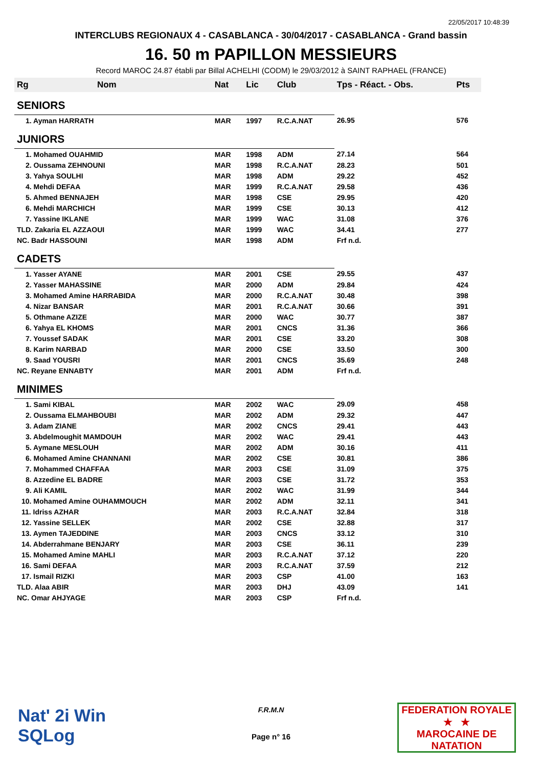22/05/2017 10:48:39
INTERCLUBS REGIONAUX 4 - CASABLANCA - 30/04/2017 - CASABLANCA - Grand bassin
16. 50 m PAPILLON MESSIEURS
Record MAROC 24.87 établi par Billal ACHELHI (CODM) le 29/03/2012 à SAINT RAPHAEL (FRANCE)
| Rg | Nom | Nat | Lic | Club | Tps - Réact. - Obs. | Pts |
| --- | --- | --- | --- | --- | --- | --- |
| SENIORS | | | | | | |
| 1. Ayman HARRATH | | MAR | 1997 | R.C.A.NAT | 26.95 | 576 |
| JUNIORS | | | | | | |
| 1. Mohamed OUAHMID | | MAR | 1998 | ADM | 27.14 | 564 |
| 2. Oussama ZEHNOUNI | | MAR | 1998 | R.C.A.NAT | 28.23 | 501 |
| 3. Yahya SOULHI | | MAR | 1998 | ADM | 29.22 | 452 |
| 4. Mehdi DEFAA | | MAR | 1999 | R.C.A.NAT | 29.58 | 436 |
| 5. Ahmed BENNAJEH | | MAR | 1998 | CSE | 29.95 | 420 |
| 6. Mehdi MARCHICH | | MAR | 1999 | CSE | 30.13 | 412 |
| 7. Yassine IKLANE | | MAR | 1999 | WAC | 31.08 | 376 |
| TLD. Zakaria EL AZZAOUI | | MAR | 1999 | WAC | 34.41 | 277 |
| NC. Badr HASSOUNI | | MAR | 1998 | ADM | Frf n.d. | |
| CADETS | | | | | | |
| 1. Yasser AYANE | | MAR | 2001 | CSE | 29.55 | 437 |
| 2. Yasser MAHASSINE | | MAR | 2000 | ADM | 29.84 | 424 |
| 3. Mohamed Amine HARRABIDA | | MAR | 2000 | R.C.A.NAT | 30.48 | 398 |
| 4. Nizar BANSAR | | MAR | 2001 | R.C.A.NAT | 30.66 | 391 |
| 5. Othmane AZIZE | | MAR | 2000 | WAC | 30.77 | 387 |
| 6. Yahya EL KHOMS | | MAR | 2001 | CNCS | 31.36 | 366 |
| 7. Youssef SADAK | | MAR | 2001 | CSE | 33.20 | 308 |
| 8. Karim NARBAD | | MAR | 2000 | CSE | 33.50 | 300 |
| 9. Saad YOUSRI | | MAR | 2001 | CNCS | 35.69 | 248 |
| NC. Reyane ENNABTY | | MAR | 2001 | ADM | Frf n.d. | |
| MINIMES | | | | | | |
| 1. Sami KIBAL | | MAR | 2002 | WAC | 29.09 | 458 |
| 2. Oussama ELMAHBOUBI | | MAR | 2002 | ADM | 29.32 | 447 |
| 3. Adam ZIANE | | MAR | 2002 | CNCS | 29.41 | 443 |
| 3. Abdelmoughit MAMDOUH | | MAR | 2002 | WAC | 29.41 | 443 |
| 5. Aymane MESLOUH | | MAR | 2002 | ADM | 30.16 | 411 |
| 6. Mohamed Amine CHANNANI | | MAR | 2002 | CSE | 30.81 | 386 |
| 7. Mohammed CHAFFAA | | MAR | 2003 | CSE | 31.09 | 375 |
| 8. Azzedine EL BADRE | | MAR | 2003 | CSE | 31.72 | 353 |
| 9. Ali KAMIL | | MAR | 2002 | WAC | 31.99 | 344 |
| 10. Mohamed Amine OUHAMMOUCH | | MAR | 2002 | ADM | 32.11 | 341 |
| 11. Idriss AZHAR | | MAR | 2003 | R.C.A.NAT | 32.84 | 318 |
| 12. Yassine SELLEK | | MAR | 2002 | CSE | 32.88 | 317 |
| 13. Aymen TAJEDDINE | | MAR | 2003 | CNCS | 33.12 | 310 |
| 14. Abderrahmane BENJARY | | MAR | 2003 | CSE | 36.11 | 239 |
| 15. Mohamed Amine MAHLI | | MAR | 2003 | R.C.A.NAT | 37.12 | 220 |
| 16. Sami DEFAA | | MAR | 2003 | R.C.A.NAT | 37.59 | 212 |
| 17. Ismail RIZKI | | MAR | 2003 | CSP | 41.00 | 163 |
| TLD. Alaa ABIR | | MAR | 2003 | DHJ | 43.09 | 141 |
| NC. Omar AHJYAGE | | MAR | 2003 | CSP | Frf n.d. | |
Nat' 2i Win
SQLog
F.R.M.N
Page n° 16
FEDERATION ROYALE
★ ★
MAROCAINE DE NATATION